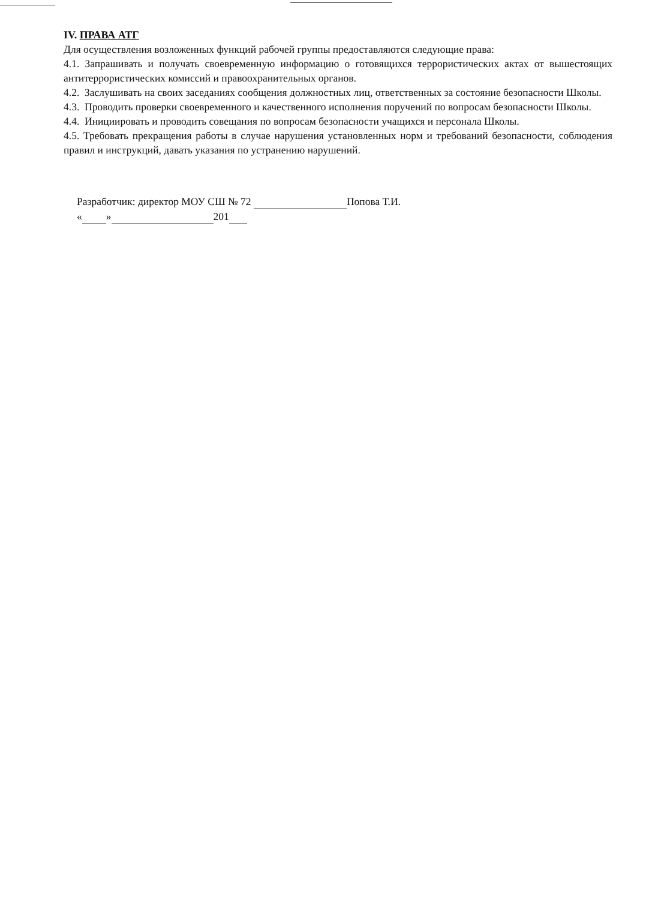IV. ПРАВА АТГ
Для осуществления возложенных функций рабочей группы предоставляются следующие права:
4.1. Запрашивать и получать своевременную информацию о готовящихся террористических актах от вышестоящих антитеррористических комиссий и правоохранительных органов.
4.2. Заслушивать на своих заседаниях сообщения должностных лиц, ответственных за состояние безопасности Школы.
4.3. Проводить проверки своевременного и качественного исполнения поручений по вопросам безопасности Школы.
4.4. Инициировать и проводить совещания по вопросам безопасности учащихся и персонала Школы.
4.5. Требовать прекращения работы в случае нарушения установленных норм и требований безопасности, соблюдения правил и инструкций, давать указания по устранению нарушений.
Разработчик: директор МОУ СШ № 72 Попова Т.И.
« » 201